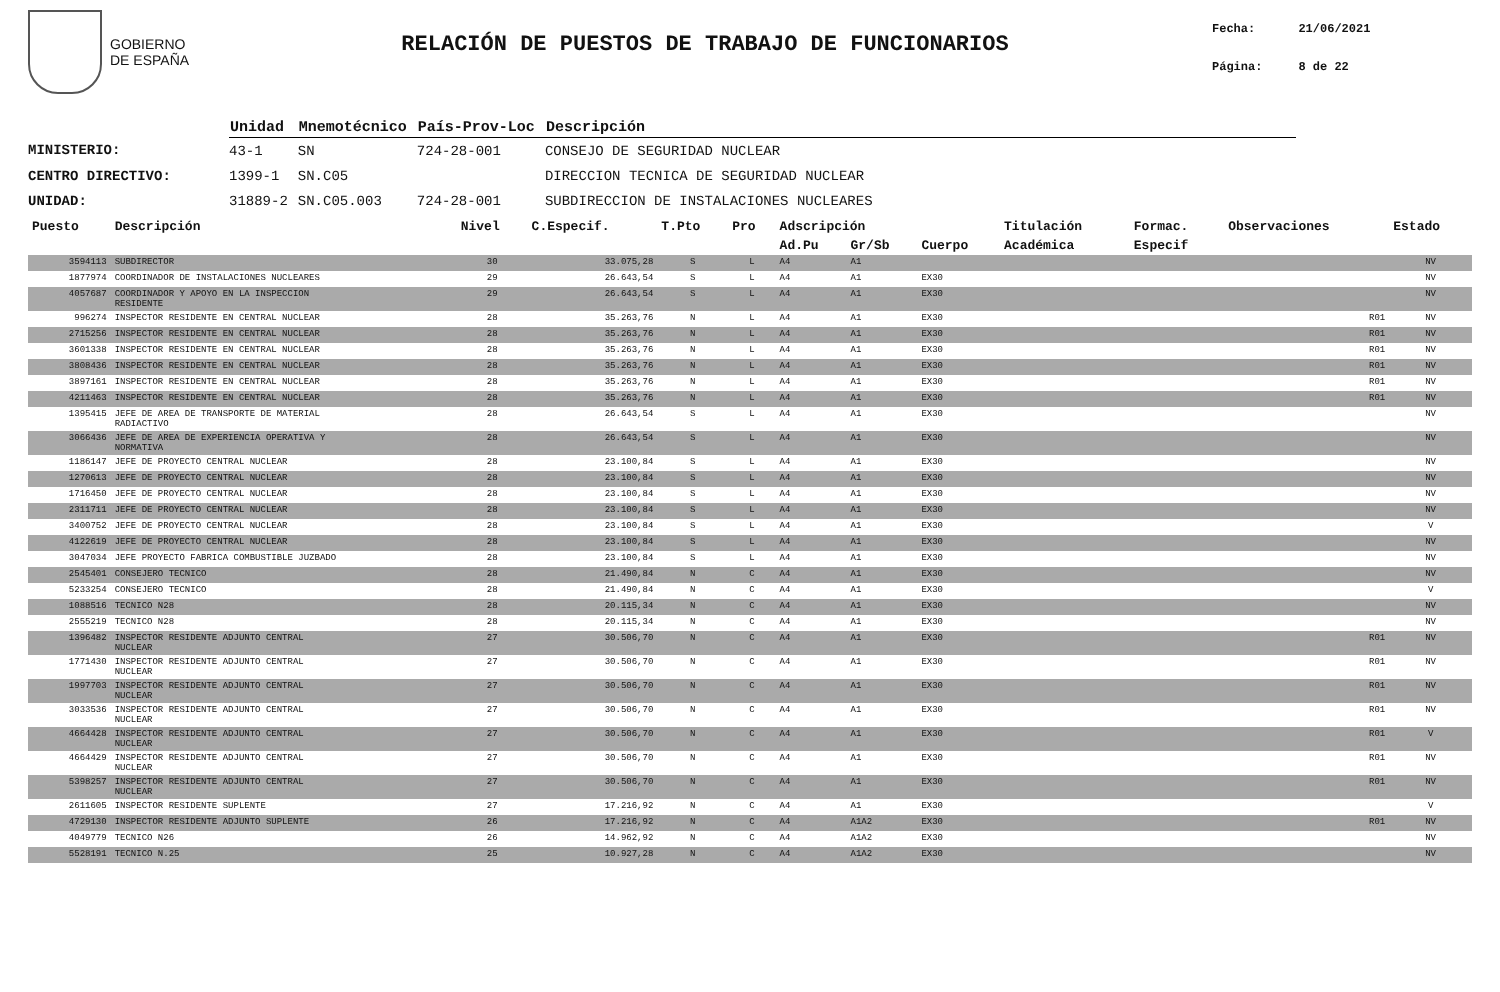GOBIERNO
DE ESPAÑA
RELACIÓN DE PUESTOS DE TRABAJO DE FUNCIONARIOS
Fecha: 21/06/2021
Página: 8 de 22
| | Unidad | Mnemotécnico | País-Prov-Loc | Descripción |
| --- | --- | --- | --- | --- |
| MINISTERIO: | 43-1 | SN | 724-28-001 | CONSEJO DE SEGURIDAD NUCLEAR |
| CENTRO DIRECTIVO: | 1399-1 | SN.C05 | | DIRECCION TECNICA DE SEGURIDAD NUCLEAR |
| UNIDAD: | 31889-2 | SN.C05.003 | 724-28-001 | SUBDIRECCION DE INSTALACIONES NUCLEARES |
| Puesto | Descripción | Nivel | C.Especif. | T.Pto | Pro | Adscripción | | | Titulación | Formac. | Observaciones | Estado |
| --- | --- | --- | --- | --- | --- | --- | --- | --- | --- | --- | --- | --- |
| | | | | | | Ad.Pu | Gr/Sb | Cuerpo | Académica | Especif | | |
| 3594113 | SUBDIRECTOR | 30 | 33.075,28 | S | L | A4 | A1 | | | | | NV |
| 1877974 | COORDINADOR DE INSTALACIONES NUCLEARES | 29 | 26.643,54 | S | L | A4 | A1 | EX30 | | | | NV |
| 4057687 | COORDINADOR Y APOYO EN LA INSPECCION RESIDENTE | 29 | 26.643,54 | S | L | A4 | A1 | EX30 | | | | NV |
| 996274 | INSPECTOR RESIDENTE EN CENTRAL NUCLEAR | 28 | 35.263,76 | N | L | A4 | A1 | EX30 | | | R01 | NV |
| 2715256 | INSPECTOR RESIDENTE EN CENTRAL NUCLEAR | 28 | 35.263,76 | N | L | A4 | A1 | EX30 | | | R01 | NV |
| 3601338 | INSPECTOR RESIDENTE EN CENTRAL NUCLEAR | 28 | 35.263,76 | N | L | A4 | A1 | EX30 | | | R01 | NV |
| 3808436 | INSPECTOR RESIDENTE EN CENTRAL NUCLEAR | 28 | 35.263,76 | N | L | A4 | A1 | EX30 | | | R01 | NV |
| 3897161 | INSPECTOR RESIDENTE EN CENTRAL NUCLEAR | 28 | 35.263,76 | N | L | A4 | A1 | EX30 | | | R01 | NV |
| 4211463 | INSPECTOR RESIDENTE EN CENTRAL NUCLEAR | 28 | 35.263,76 | N | L | A4 | A1 | EX30 | | | R01 | NV |
| 1395415 | JEFE DE AREA DE TRANSPORTE DE MATERIAL RADIACTIVO | 28 | 26.643,54 | S | L | A4 | A1 | EX30 | | | | NV |
| 3066436 | JEFE DE AREA DE EXPERIENCIA OPERATIVA Y NORMATIVA | 28 | 26.643,54 | S | L | A4 | A1 | EX30 | | | | NV |
| 1186147 | JEFE DE PROYECTO CENTRAL NUCLEAR | 28 | 23.100,84 | S | L | A4 | A1 | EX30 | | | | NV |
| 1270613 | JEFE DE PROYECTO CENTRAL NUCLEAR | 28 | 23.100,84 | S | L | A4 | A1 | EX30 | | | | NV |
| 1716450 | JEFE DE PROYECTO CENTRAL NUCLEAR | 28 | 23.100,84 | S | L | A4 | A1 | EX30 | | | | NV |
| 2311711 | JEFE DE PROYECTO CENTRAL NUCLEAR | 28 | 23.100,84 | S | L | A4 | A1 | EX30 | | | | NV |
| 3400752 | JEFE DE PROYECTO CENTRAL NUCLEAR | 28 | 23.100,84 | S | L | A4 | A1 | EX30 | | | | V |
| 4122619 | JEFE DE PROYECTO CENTRAL NUCLEAR | 28 | 23.100,84 | S | L | A4 | A1 | EX30 | | | | NV |
| 3047034 | JEFE PROYECTO FABRICA COMBUSTIBLE JUZBADO | 28 | 23.100,84 | S | L | A4 | A1 | EX30 | | | | NV |
| 2545401 | CONSEJERO TECNICO | 28 | 21.490,84 | N | C | A4 | A1 | EX30 | | | | NV |
| 5233254 | CONSEJERO TECNICO | 28 | 21.490,84 | N | C | A4 | A1 | EX30 | | | | V |
| 1088516 | TECNICO N28 | 28 | 20.115,34 | N | C | A4 | A1 | EX30 | | | | NV |
| 2555219 | TECNICO N28 | 28 | 20.115,34 | N | C | A4 | A1 | EX30 | | | | NV |
| 1396482 | INSPECTOR RESIDENTE ADJUNTO CENTRAL NUCLEAR | 27 | 30.506,70 | N | C | A4 | A1 | EX30 | | | R01 | NV |
| 1771430 | INSPECTOR RESIDENTE ADJUNTO CENTRAL NUCLEAR | 27 | 30.506,70 | N | C | A4 | A1 | EX30 | | | R01 | NV |
| 1997703 | INSPECTOR RESIDENTE ADJUNTO CENTRAL NUCLEAR | 27 | 30.506,70 | N | C | A4 | A1 | EX30 | | | R01 | NV |
| 3033536 | INSPECTOR RESIDENTE ADJUNTO CENTRAL NUCLEAR | 27 | 30.506,70 | N | C | A4 | A1 | EX30 | | | R01 | NV |
| 4664428 | INSPECTOR RESIDENTE ADJUNTO CENTRAL NUCLEAR | 27 | 30.506,70 | N | C | A4 | A1 | EX30 | | | R01 | V |
| 4664429 | INSPECTOR RESIDENTE ADJUNTO CENTRAL NUCLEAR | 27 | 30.506,70 | N | C | A4 | A1 | EX30 | | | R01 | NV |
| 5398257 | INSPECTOR RESIDENTE ADJUNTO CENTRAL NUCLEAR | 27 | 30.506,70 | N | C | A4 | A1 | EX30 | | | R01 | NV |
| 2611605 | INSPECTOR RESIDENTE SUPLENTE | 27 | 17.216,92 | N | C | A4 | A1 | EX30 | | | | V |
| 4729130 | INSPECTOR RESIDENTE ADJUNTO SUPLENTE | 26 | 17.216,92 | N | C | A4 | A1A2 | EX30 | | | R01 | NV |
| 4049779 | TECNICO N26 | 26 | 14.962,92 | N | C | A4 | A1A2 | EX30 | | | | NV |
| 5528191 | TECNICO N.25 | 25 | 10.927,28 | N | C | A4 | A1A2 | EX30 | | | | NV |